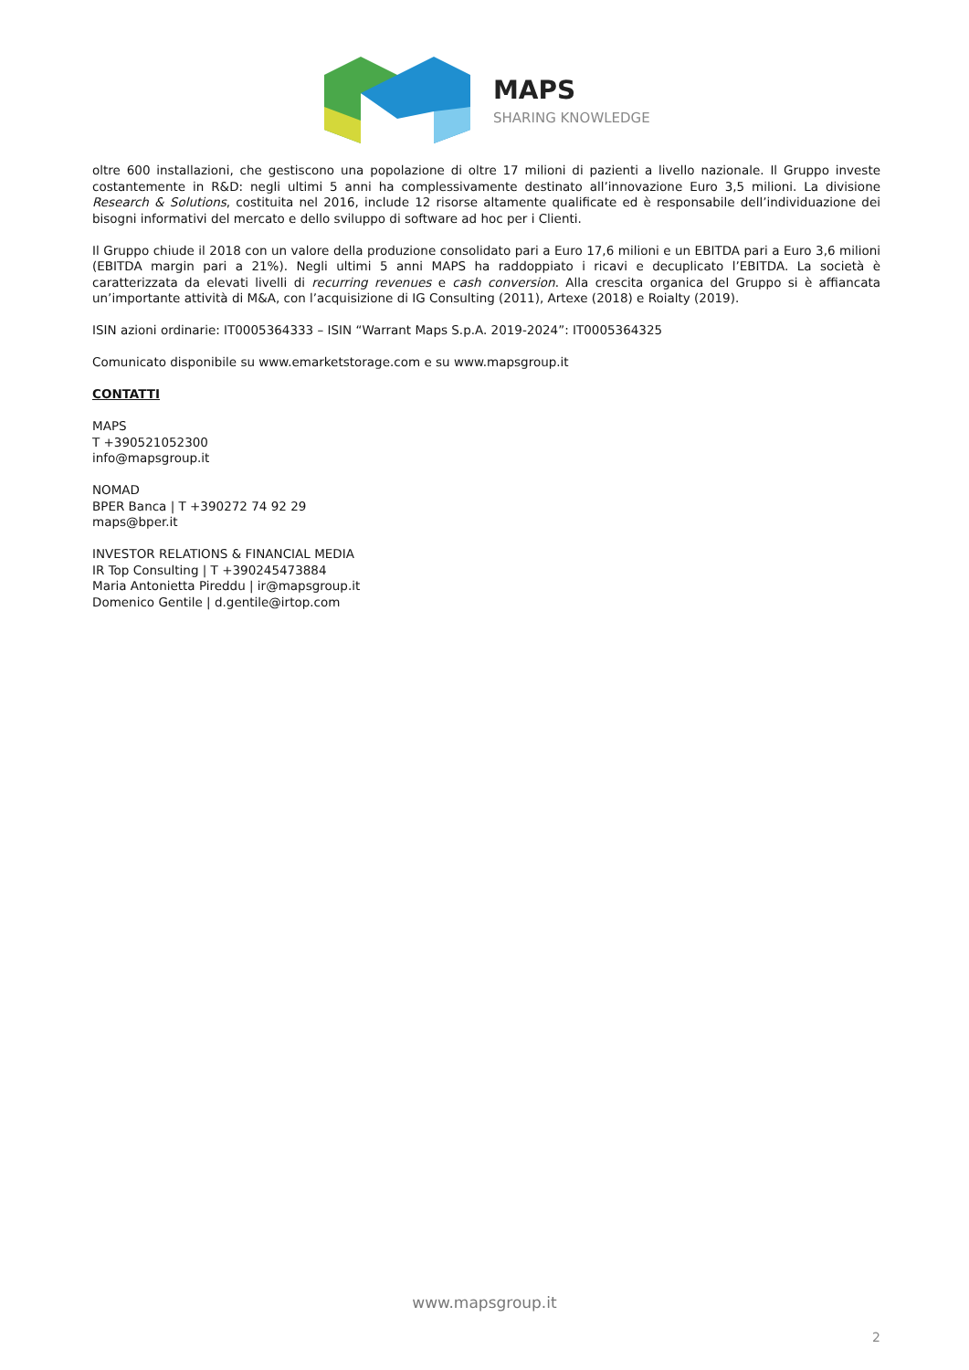MAPS
SHARING KNOWLEDGE
oltre 600 installazioni, che gestiscono una popolazione di oltre 17 milioni di pazienti a livello nazionale. Il Gruppo investe costantemente in R&D: negli ultimi 5 anni ha complessivamente destinato all’innovazione Euro 3,5 milioni. La divisione Research & Solutions, costituita nel 2016, include 12 risorse altamente qualificate ed è responsabile dell’individuazione dei bisogni informativi del mercato e dello sviluppo di software ad hoc per i Clienti.
Il Gruppo chiude il 2018 con un valore della produzione consolidato pari a Euro 17,6 milioni e un EBITDA pari a Euro 3,6 milioni (EBITDA margin pari a 21%). Negli ultimi 5 anni MAPS ha raddoppiato i ricavi e decuplicato l’EBITDA. La società è caratterizzata da elevati livelli di recurring revenues e cash conversion. Alla crescita organica del Gruppo si è affiancata un’importante attività di M&A, con l’acquisizione di IG Consulting (2011), Artexe (2018) e Roialty (2019).
ISIN azioni ordinarie: IT0005364333 – ISIN “Warrant Maps S.p.A. 2019-2024”: IT0005364325
Comunicato disponibile su www.emarketstorage.com e su www.mapsgroup.it
CONTATTI
MAPS
T +390521052300
info@mapsgroup.it
NOMAD
BPER Banca | T +390272 74 92 29
maps@bper.it
INVESTOR RELATIONS & FINANCIAL MEDIA
IR Top Consulting | T +390245473884
Maria Antonietta Pireddu | ir@mapsgroup.it
Domenico Gentile | d.gentile@irtop.com
www.mapsgroup.it
2